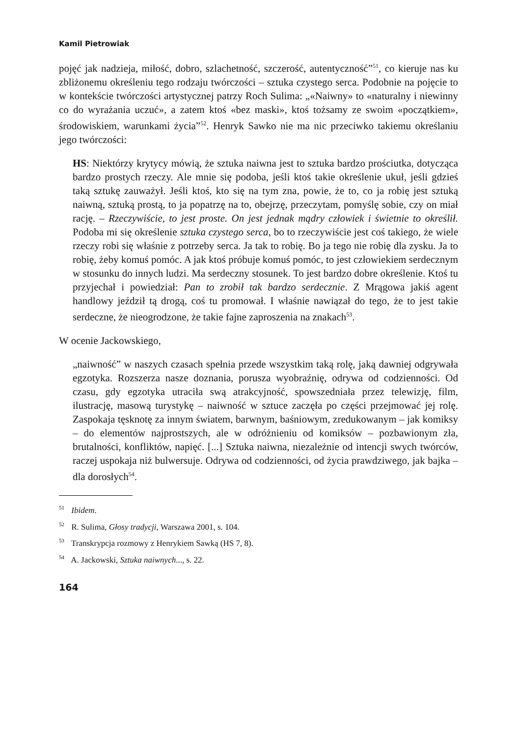Kamil Pietrowiak
pojęć jak nadzieja, miłość, dobro, szlachetność, szczerość, autentyczność”<sup>51</sup>, co kieruje nas ku zbliżonemu określeniu tego rodzaju twórczości – sztuka czystego serca. Podobnie na pojęcie to w kontekście twórczości artystycznej patrzy Roch Sulima: „«Naiwny» to «naturalny i niewinny co do wyrażania uczuć», a zatem ktoś «bez maski», ktoś tożsamy ze swoim «początkiem», środowiskiem, warunkami życia”<sup>52</sup>. Henryk Sawko nie ma nic przeciwko takiemu określaniu jego twórczości:
HS: Niektórzy krytycy mówią, że sztuka naiwna jest to sztuka bardzo prościutka, dotycząca bardzo prostych rzeczy. Ale mnie się podoba, jeśli ktoś takie określenie ukuł, jeśli gdzieś taką sztukę zauważył. Jeśli ktoś, kto się na tym zna, powie, że to, co ja robię jest sztuką naiwną, sztuką prostą, to ja popatrzę na to, obejrzę, przeczytam, pomyślę sobie, czy on miał rację. – Rzeczywiście, to jest proste. On jest jednak mądry człowiek i świetnie to określił. Podoba mi się określenie sztuka czystego serca, bo to rzeczywiście jest coś takiego, że wiele rzeczy robi się właśnie z potrzeby serca. Ja tak to robię. Bo ja tego nie robię dla zysku. Ja to robię, żeby komuś pomóc. A jak ktoś próbuje komuś pomóc, to jest człowiekiem serdecznym w stosunku do innych ludzi. Ma serdeczny stosunek. To jest bardzo dobre określenie. Ktoś tu przyjechał i powiedział: Pan to zrobił tak bardzo serdecznie. Z Mrągowa jakiś agent handlowy jeździł tą drogą, coś tu promował. I właśnie nawiązał do tego, że to jest takie serdeczne, że nieogrodzone, że takie fajne zaproszenia na znakach<sup>53</sup>.
W ocenie Jackowskiego,
„naiwność” w naszych czasach spełnia przede wszystkim taką rolę, jaką dawniej odgrywała egzotyka. Rozszerza nasze doznania, porusza wyobraźnię, odrywa od codzienności. Od czasu, gdy egzotyka utraciła swą atrakcyjność, spowszedniała przez telewizję, film, ilustrację, masową turystykę – naiwność w sztuce zaczęła po części przejmować jej rolę. Zaspokaja tęsknotę za innym światem, barwnym, baśniowym, zredukowanym – jak komiksy – do elementów najprostszych, ale w odróżnieniu od komiksów – pozbawionym zła, brutalności, konfliktów, napięć. [...] Sztuka naiwna, niezależnie od intencji swych twórców, raczej uspokaja niż bulwersuje. Odrywa od codzienności, od życia prawdziwego, jak bajka – dla dorosłych<sup>54</sup>.
<sup>51</sup> Ibidem.
<sup>52</sup> R. Sulima, Głosy tradycji, Warszawa 2001, s. 104.
<sup>53</sup> Transkrypcja rozmowy z Henrykiem Sawką (HS 7, 8).
<sup>54</sup> A. Jackowski, Sztuka naiwnych..., s. 22.
164